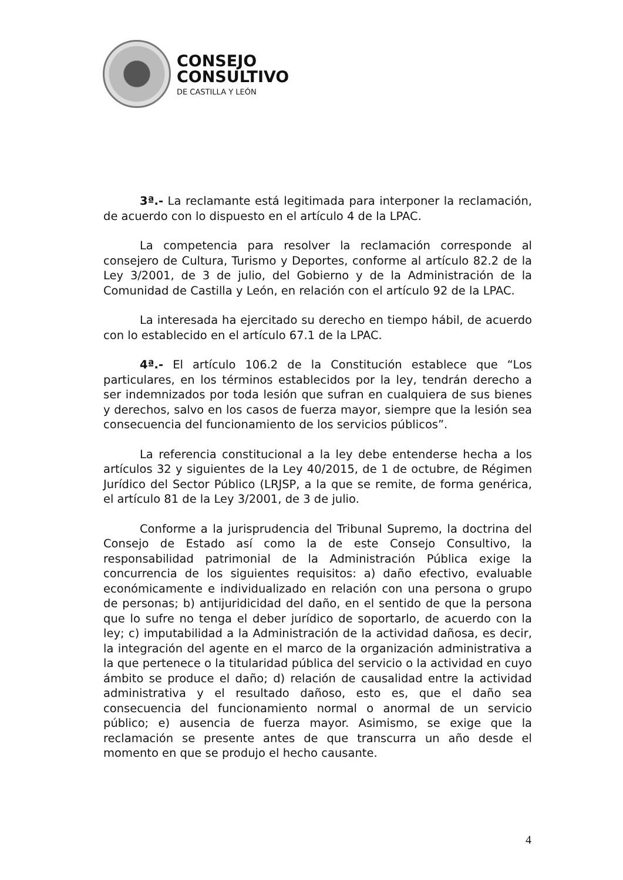CONSEJO
CONSULTIVO
DE CASTILLA Y LEÓN
3ª.- La reclamante está legitimada para interponer la reclamación, de acuerdo con lo dispuesto en el artículo 4 de la LPAC.
La competencia para resolver la reclamación corresponde al consejero de Cultura, Turismo y Deportes, conforme al artículo 82.2 de la Ley 3/2001, de 3 de julio, del Gobierno y de la Administración de la Comunidad de Castilla y León, en relación con el artículo 92 de la LPAC.
La interesada ha ejercitado su derecho en tiempo hábil, de acuerdo con lo establecido en el artículo 67.1 de la LPAC.
4ª.- El artículo 106.2 de la Constitución establece que “Los particulares, en los términos establecidos por la ley, tendrán derecho a ser indemnizados por toda lesión que sufran en cualquiera de sus bienes y derechos, salvo en los casos de fuerza mayor, siempre que la lesión sea consecuencia del funcionamiento de los servicios públicos”.
La referencia constitucional a la ley debe entenderse hecha a los artículos 32 y siguientes de la Ley 40/2015, de 1 de octubre, de Régimen Jurídico del Sector Público (LRJSP, a la que se remite, de forma genérica, el artículo 81 de la Ley 3/2001, de 3 de julio.
Conforme a la jurisprudencia del Tribunal Supremo, la doctrina del Consejo de Estado así como la de este Consejo Consultivo, la responsabilidad patrimonial de la Administración Pública exige la concurrencia de los siguientes requisitos: a) daño efectivo, evaluable económicamente e individualizado en relación con una persona o grupo de personas; b) antijuridicidad del daño, en el sentido de que la persona que lo sufre no tenga el deber jurídico de soportarlo, de acuerdo con la ley; c) imputabilidad a la Administración de la actividad dañosa, es decir, la integración del agente en el marco de la organización administrativa a la que pertenece o la titularidad pública del servicio o la actividad en cuyo ámbito se produce el daño; d) relación de causalidad entre la actividad administrativa y el resultado dañoso, esto es, que el daño sea consecuencia del funcionamiento normal o anormal de un servicio público; e) ausencia de fuerza mayor. Asimismo, se exige que la reclamación se presente antes de que transcurra un año desde el momento en que se produjo el hecho causante.
4